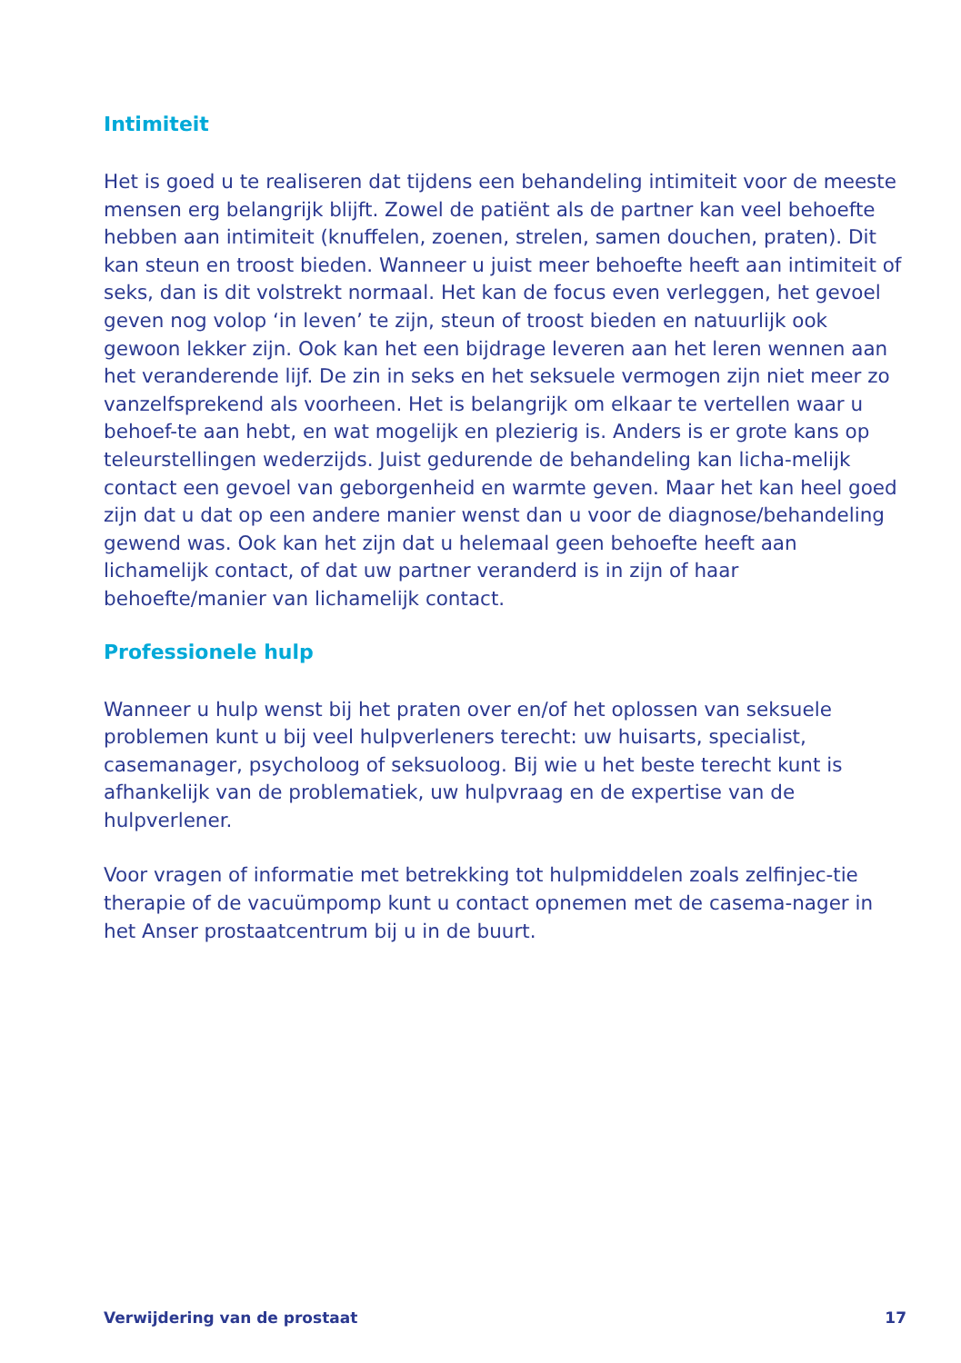Intimiteit
Het is goed u te realiseren dat tijdens een behandeling intimiteit voor de meeste mensen erg belangrijk blijft. Zowel de patiënt als de partner kan veel behoefte hebben aan intimiteit (knuffelen, zoenen, strelen, samen douchen, praten). Dit kan steun en troost bieden. Wanneer u juist meer behoefte heeft aan intimiteit of seks, dan is dit volstrekt normaal. Het kan de focus even verleggen, het gevoel geven nog volop ‘in leven’ te zijn, steun of troost bieden en natuurlijk ook gewoon lekker zijn. Ook kan het een bijdrage leveren aan het leren wennen aan het veranderende lijf. De zin in seks en het seksuele vermogen zijn niet meer zo vanzelfsprekend als voorheen. Het is belangrijk om elkaar te vertellen waar u behoef-te aan hebt, en wat mogelijk en plezierig is. Anders is er grote kans op teleurstellingen wederzijds. Juist gedurende de behandeling kan licha-melijk contact een gevoel van geborgenheid en warmte geven. Maar het kan heel goed zijn dat u dat op een andere manier wenst dan u voor de diagnose/behandeling gewend was. Ook kan het zijn dat u helemaal geen behoefte heeft aan lichamelijk contact, of dat uw partner veranderd is in zijn of haar behoefte/manier van lichamelijk contact.
Professionele hulp
Wanneer u hulp wenst bij het praten over en/of het oplossen van seksuele problemen kunt u bij veel hulpverleners terecht: uw huisarts, specialist, casemanager, psycholoog of seksuoloog. Bij wie u het beste terecht kunt is afhankelijk van de problematiek, uw hulpvraag en de expertise van de hulpverlener.
Voor vragen of informatie met betrekking tot hulpmiddelen zoals zelfinjec-tie therapie of de vacuümpomp kunt u contact opnemen met de casema-nager in het Anser prostaatcentrum bij u in de buurt.
Verwijdering van de prostaat 17